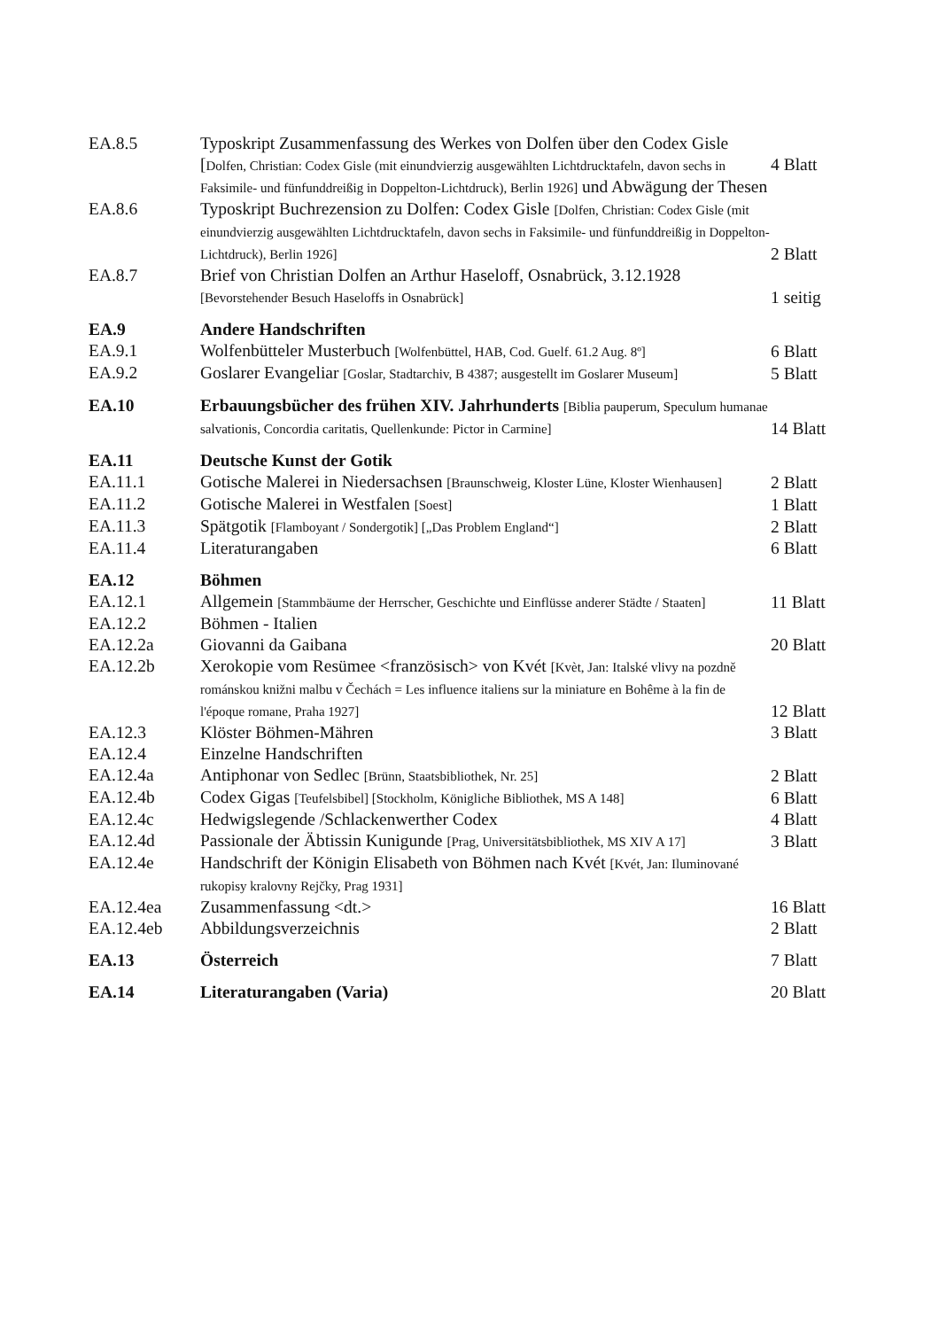| EA.8.5 | Typoskript Zusammenfassung des Werkes von Dolfen über den Codex Gisle [ Dolfen, Christian: Codex Gisle (mit einundvierzig ausgewählten Lichtdrucktafeln, davon sechs in Faksimile- und fünfunddreißig in Doppelton-Lichtdruck), Berlin 1926] und Abwägung der Thesen | 4 Blatt |
| EA.8.6 | Typoskript Buchrezension zu Dolfen: Codex Gisle [Dolfen, Christian: Codex Gisle (mit einundvierzig ausgewählten Lichtdrucktafeln, davon sechs in Faksimile- und fünfunddreißig in Doppelton-Lichtdruck), Berlin 1926] | 2 Blatt |
| EA.8.7 | Brief von Christian Dolfen an Arthur Haseloff, Osnabrück, 3.12.1928 [Bevorstehender Besuch Haseloffs in Osnabrück] | 1 seitig |
| EA.9 | Andere Handschriften | |
| EA.9.1 | Wolfenbütteler Musterbuch [Wolfenbüttel, HAB, Cod. Guelf. 61.2 Aug. 8º] | 6 Blatt |
| EA.9.2 | Goslarer Evangeliar [Goslar, Stadtarchiv, B 4387; ausgestellt im Goslarer Museum] | 5 Blatt |
| EA.10 | Erbauungsbücher des frühen XIV. Jahrhunderts [Biblia pauperum, Speculum humanae salvationis, Concordia caritatis, Quellenkunde: Pictor in Carmine] | 14 Blatt |
| EA.11 | Deutsche Kunst der Gotik | |
| EA.11.1 | Gotische Malerei in Niedersachsen [Braunschweig, Kloster Lüne, Kloster Wienhausen] | 2 Blatt |
| EA.11.2 | Gotische Malerei in Westfalen [Soest] | 1 Blatt |
| EA.11.3 | Spätgotik [Flamboyant / Sondergotik] [„Das Problem England“] | 2 Blatt |
| EA.11.4 | Literaturangaben | 6 Blatt |
| EA.12 | Böhmen | |
| EA.12.1 | Allgemein [Stammbäume der Herrscher, Geschichte und Einflüsse anderer Städte / Staaten] | 11 Blatt |
| EA.12.2 | Böhmen - Italien | |
| EA.12.2a | Giovanni da Gaibana | 20 Blatt |
| EA.12.2b | Xerokopie vom Resümee <französisch> von Kvét [Kvèt, Jan: Italské vlivy na pozdně románskou knižni malbu v Čechách = Les influence italiens sur la miniature en Bohême à la fin de l'époque romane, Praha 1927] | 12 Blatt |
| EA.12.3 | Klöster Böhmen-Mähren | 3 Blatt |
| EA.12.4 | Einzelne Handschriften | |
| EA.12.4a | Antiphonar von Sedlec [Brünn, Staatsbibliothek, Nr. 25] | 2 Blatt |
| EA.12.4b | Codex Gigas [Teufelsbibel] [Stockholm, Königliche Bibliothek, MS A 148] | 6 Blatt |
| EA.12.4c | Hedwigslegende /Schlackenwerther Codex | 4 Blatt |
| EA.12.4d | Passionale der Äbtissin Kunigunde [Prag, Universitätsbibliothek, MS XIV A 17] | 3 Blatt |
| EA.12.4e | Handschrift der Königin Elisabeth von Böhmen nach Kvét [Kvét, Jan: Iluminované rukopisy kralovny Rejčky, Prag 1931] | |
| EA.12.4ea | Zusammenfassung <dt.> | 16 Blatt |
| EA.12.4eb | Abbildungsverzeichnis | 2 Blatt |
| EA.13 | Österreich | 7 Blatt |
| EA.14 | Literaturangaben (Varia) | 20 Blatt |